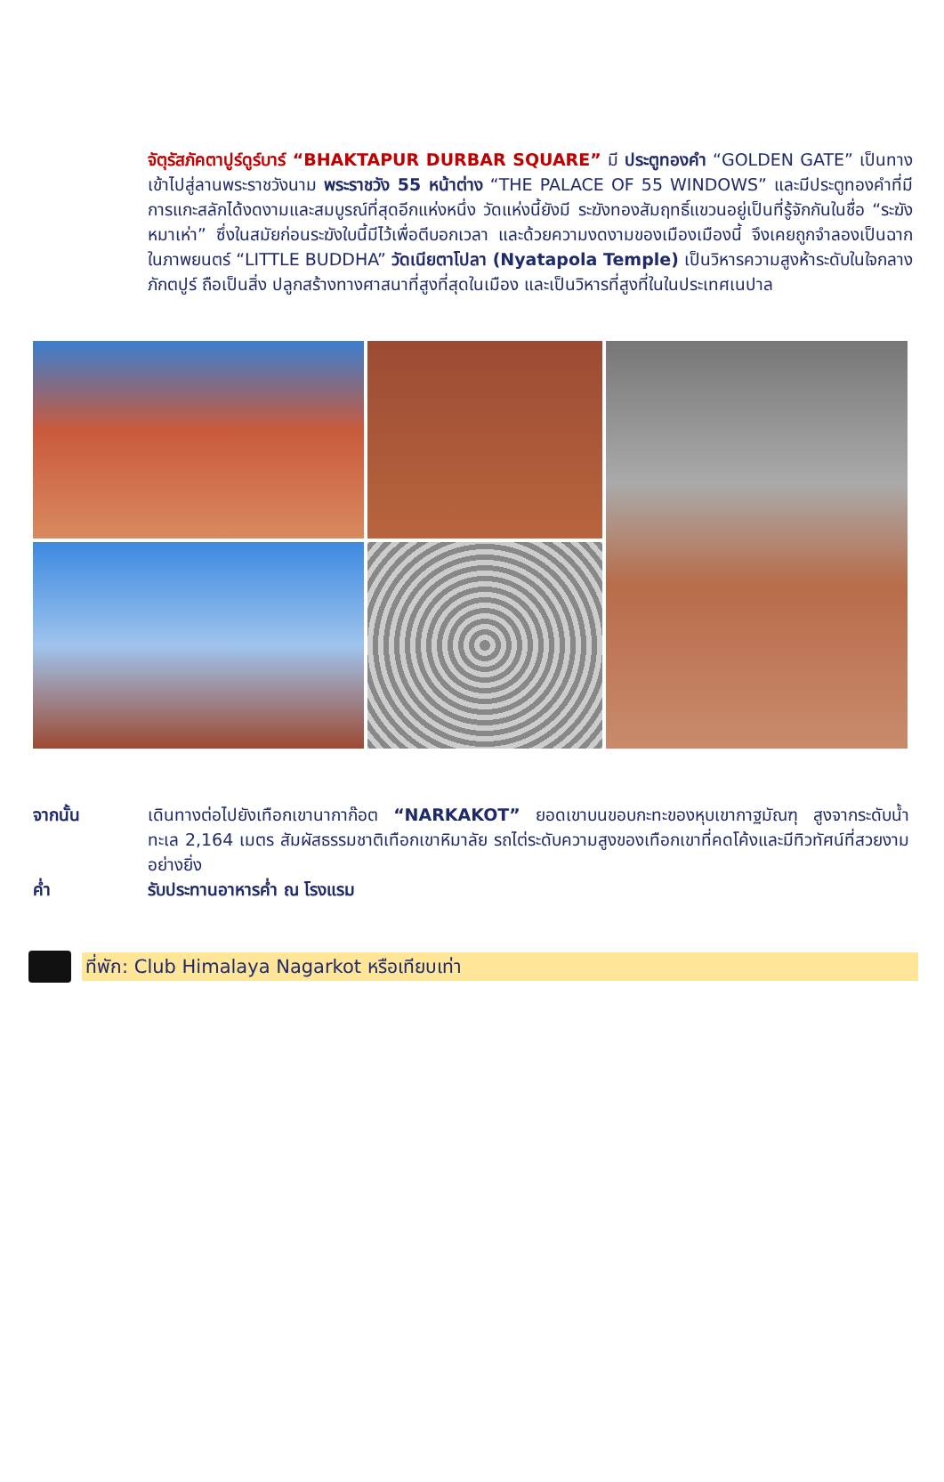จัตุรัสภัคตาปูร์ดูร์บาร์ “BHAKTAPUR DURBAR SQUARE” มี ประตูทองคำ “GOLDEN GATE” เป็นทางเข้าไปสู่ลานพระราชวังนาม พระราชวัง 55 หน้าต่าง “THE PALACE OF 55 WINDOWS” และมีประตูทองคำที่มีการแกะสลักได้งดงามและสมบูรณ์ที่สุดอีกแห่งหนึ่ง วัดแห่งนี้ยังมี ระฆังทองสัมฤทธิ์แขวนอยู่เป็นที่รู้จักกันในชื่อ “ระฆังหมาเห่า” ซึ่งในสมัยก่อนระฆังใบนี้มีไว้เพื่อตีบอกเวลา และด้วยความงดงามของเมืองเมืองนี้ จึงเคยถูกจำลองเป็นฉากในภาพยนตร์ “LITTLE BUDDHA” วัดเนียตาโปลา (Nyatapola Temple) เป็นวิหารความสูงห้าระดับในใจกลางภักตปูร์ ถือเป็นสิ่ง ปลูกสร้างทางศาสนาที่สูงที่สุดในเมือง และเป็นวิหารที่สูงที่ในในประเทศเนปาล
จากนั้น เดินทางต่อไปยังเทือกเขานากาก๊อต “NARKAKOT” ยอดเขาบนขอบกะทะของหุบเขากาฐมัณฑุ สูงจากระดับน้ำทะเล 2,164 เมตร สัมผัสธรรมชาติเทือกเขาหิมาลัย รถไต่ระดับความสูงของเทือกเขาที่คดโค้งและมีทิวทัศน์ที่สวยงามอย่างยิ่ง
ค่ำ รับประทานอาหารค่ำ ณ โรงแรม
ที่พัก: Club Himalaya Nagarkot หรือเทียบเท่า